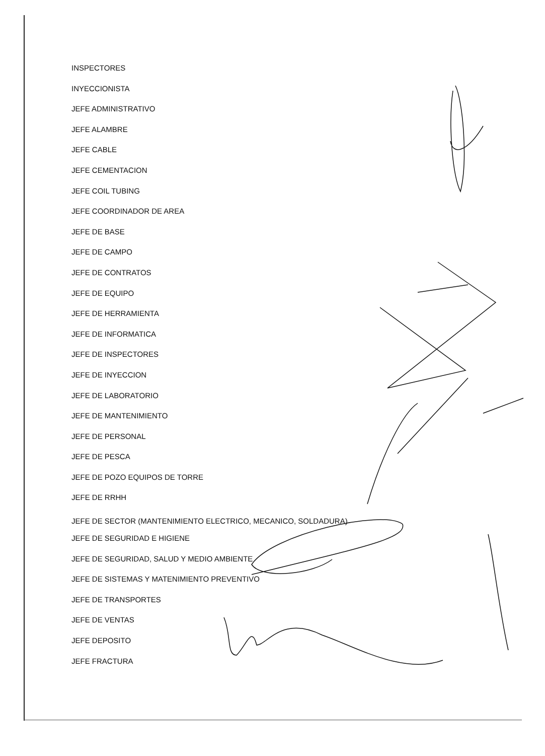INSPECTORES
INYECCIONISTA
JEFE ADMINISTRATIVO
JEFE ALAMBRE
JEFE CABLE
JEFE CEMENTACION
JEFE COIL TUBING
JEFE COORDINADOR DE AREA
JEFE DE BASE
JEFE DE CAMPO
JEFE DE CONTRATOS
JEFE DE EQUIPO
JEFE DE HERRAMIENTA
JEFE DE INFORMATICA
JEFE DE INSPECTORES
JEFE DE INYECCION
JEFE DE LABORATORIO
JEFE DE MANTENIMIENTO
JEFE DE PERSONAL
JEFE DE PESCA
JEFE DE POZO EQUIPOS DE TORRE
JEFE DE RRHH
JEFE DE SECTOR (MANTENIMIENTO ELECTRICO, MECANICO, SOLDADURA)
JEFE DE SEGURIDAD E HIGIENE
JEFE DE SEGURIDAD, SALUD Y MEDIO AMBIENTE
JEFE DE SISTEMAS Y MATENIMIENTO PREVENTIVO
JEFE DE TRANSPORTES
JEFE DE VENTAS
JEFE DEPOSITO
JEFE FRACTURA